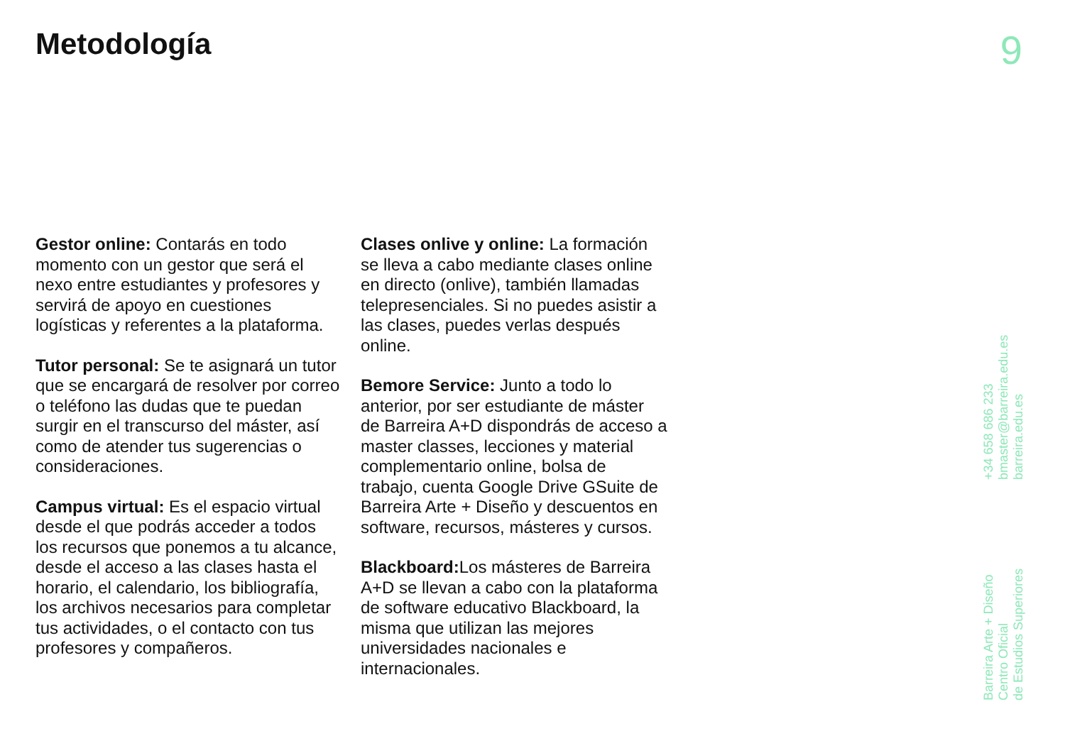Metodología 9
Gestor online: Contarás en todo momento con un gestor que será el nexo entre estudiantes y profesores y servirá de apoyo en cuestiones logísticas y referentes a la plataforma.
Tutor personal: Se te asignará un tutor que se encargará de resolver por correo o teléfono las dudas que te puedan surgir en el transcurso del máster, así como de atender tus sugerencias o consideraciones.
Campus virtual: Es el espacio virtual desde el que podrás acceder a todos los recursos que ponemos a tu alcance, desde el acceso a las clases hasta el horario, el calendario, los bibliografía, los archivos necesarios para completar tus actividades, o el contacto con tus profesores y compañeros.
Clases onlive y online: La formación se lleva a cabo mediante clases online en directo (onlive), también llamadas telepresenciales. Si no puedes asistir a las clases, puedes verlas después online.
Bemore Service: Junto a todo lo anterior, por ser estudiante de máster de Barreira A+D dispondrás de acceso a master classes, lecciones y material complementario online, bolsa de trabajo, cuenta Google Drive GSuite de Barreira Arte + Diseño y descuentos en software, recursos, másteres y cursos.
Blackboard: Los másteres de Barreira A+D se llevan a cabo con la plataforma de software educativo Blackboard, la misma que utilizan las mejores universidades nacionales e internacionales.
+34 658 686 233
bmaster@barreira.edu.es
barreira.edu.es
Barreira Arte + Diseño
Centro Oficial
de Estudios Superiores